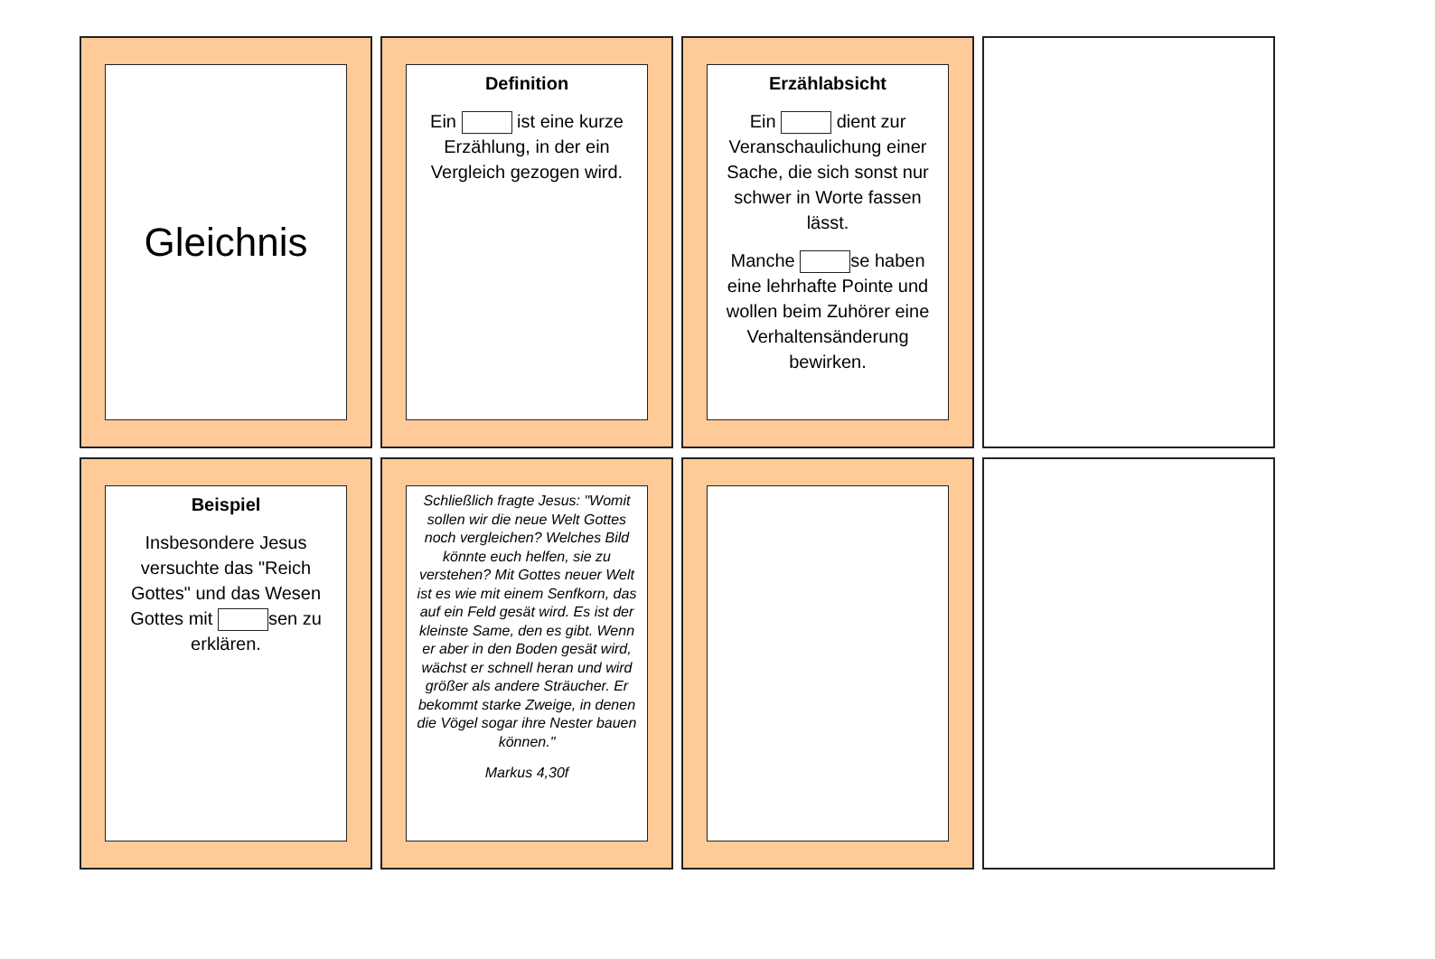Gleichnis
Definition
Ein ist eine kurze Erzählung, in der ein Vergleich gezogen wird.
Erzählabsicht
Ein dient zur Veranschaulichung einer Sache, die sich sonst nur schwer in Worte fassen lässt.
Manche se haben eine lehrhafte Pointe und wollen beim Zuhörer eine Verhaltensänderung bewirken.
Beispiel
Insbesondere Jesus versuchte das "Reich Gottes" und das Wesen Gottes mit sen zu erklären.
Schließlich fragte Jesus: "Womit sollen wir die neue Welt Gottes noch vergleichen? Welches Bild könnte euch helfen, sie zu verstehen? Mit Gottes neuer Welt ist es wie mit einem Senfkorn, das auf ein Feld gesät wird. Es ist der kleinste Same, den es gibt. Wenn er aber in den Boden gesät wird, wächst er schnell heran und wird größer als andere Sträucher. Er bekommt starke Zweige, in denen die Vögel sogar ihre Nester bauen können."
Markus 4,30f